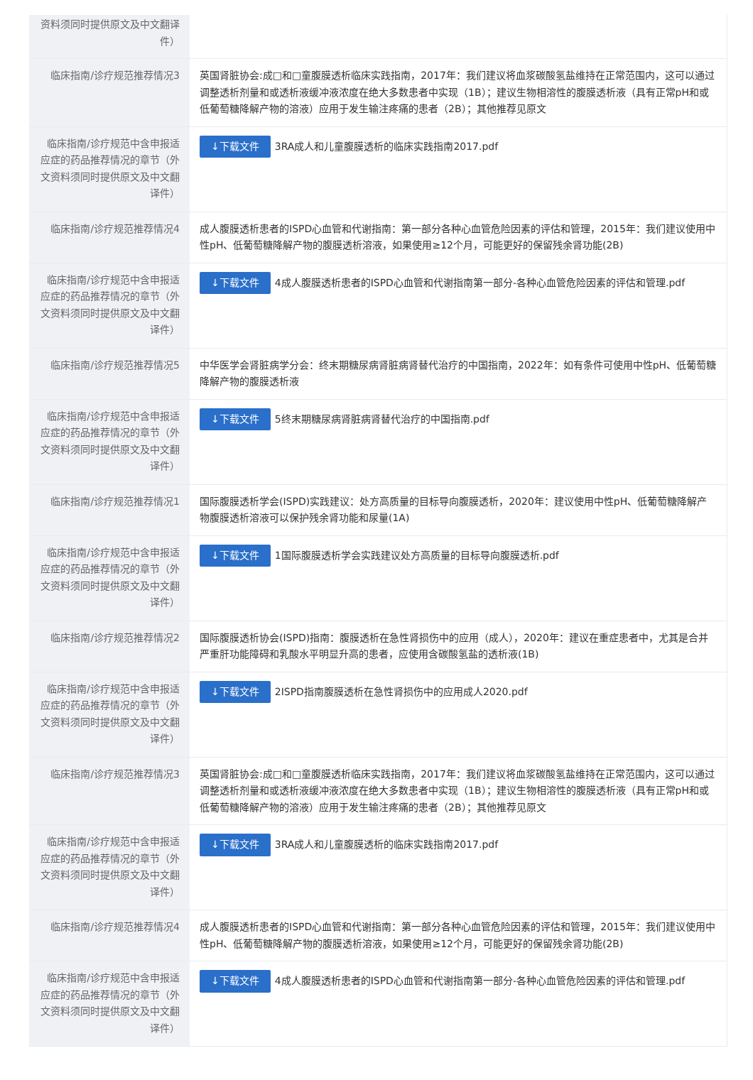| 资料须同时提供原文及中文翻译件） | |
| 临床指南/诊疗规范推荐情况3 | 英国肾脏协会:成□和□童腹膜透析临床实践指南，2017年：我们建议将血浆碳酸氢盐维持在正常范围内，这可以通过调整透析剂量和或透析液缓冲液浓度在绝大多数患者中实现（1B）；建议生物相溶性的腹膜透析液（具有正常pH和或低葡萄糖降解产物的溶液）应用于发生输注疼痛的患者（2B）；其他推荐见原文 |
| 临床指南/诊疗规范中含申报适应症的药品推荐情况的章节（外文资料须同时提供原文及中文翻译件） | ↓下载文件 3RA成人和儿童腹膜透析的临床实践指南2017.pdf |
| 临床指南/诊疗规范推荐情况4 | 成人腹膜透析患者的ISPD心血管和代谢指南：第一部分各种心血管危险因素的评估和管理，2015年：我们建议使用中性pH、低葡萄糖降解产物的腹膜透析溶液，如果使用≥12个月，可能更好的保留残余肾功能(2B) |
| 临床指南/诊疗规范中含申报适应症的药品推荐情况的章节（外文资料须同时提供原文及中文翻译件） | ↓下载文件 4成人腹膜透析患者的ISPD心血管和代谢指南第一部分-各种心血管危险因素的评估和管理.pdf |
| 临床指南/诊疗规范推荐情况5 | 中华医学会肾脏病学分会：终末期糖尿病肾脏病肾替代治疗的中国指南，2022年：如有条件可使用中性pH、低葡萄糖降解产物的腹膜透析液 |
| 临床指南/诊疗规范中含申报适应症的药品推荐情况的章节（外文资料须同时提供原文及中文翻译件） | ↓下载文件 5终末期糖尿病肾脏病肾替代治疗的中国指南.pdf |
| 临床指南/诊疗规范推荐情况1 | 国际腹膜透析学会(ISPD)实践建议：处方高质量的目标导向腹膜透析，2020年：建议使用中性pH、低葡萄糖降解产物腹膜透析溶液可以保护残余肾功能和尿量(1A) |
| 临床指南/诊疗规范中含申报适应症的药品推荐情况的章节（外文资料须同时提供原文及中文翻译件） | ↓下载文件 1国际腹膜透析学会实践建议处方高质量的目标导向腹膜透析.pdf |
| 临床指南/诊疗规范推荐情况2 | 国际腹膜透析协会(ISPD)指南：腹膜透析在急性肾损伤中的应用（成人），2020年：建议在重症患者中，尤其是合并严重肝功能障碍和乳酸水平明显升高的患者，应使用含碳酸氢盐的透析液(1B) |
| 临床指南/诊疗规范中含申报适应症的药品推荐情况的章节（外文资料须同时提供原文及中文翻译件） | ↓下载文件 2ISPD指南腹膜透析在急性肾损伤中的应用成人2020.pdf |
| 临床指南/诊疗规范推荐情况3 | 英国肾脏协会:成□和□童腹膜透析临床实践指南，2017年：我们建议将血浆碳酸氢盐维持在正常范围内，这可以通过调整透析剂量和或透析液缓冲液浓度在绝大多数患者中实现（1B）；建议生物相溶性的腹膜透析液（具有正常pH和或低葡萄糖降解产物的溶液）应用于发生输注疼痛的患者（2B）；其他推荐见原文 |
| 临床指南/诊疗规范中含申报适应症的药品推荐情况的章节（外文资料须同时提供原文及中文翻译件） | ↓下载文件 3RA成人和儿童腹膜透析的临床实践指南2017.pdf |
| 临床指南/诊疗规范推荐情况4 | 成人腹膜透析患者的ISPD心血管和代谢指南：第一部分各种心血管危险因素的评估和管理，2015年：我们建议使用中性pH、低葡萄糖降解产物的腹膜透析溶液，如果使用≥12个月，可能更好的保留残余肾功能(2B) |
| 临床指南/诊疗规范中含申报适应症的药品推荐情况的章节（外文资料须同时提供原文及中文翻译件） | ↓下载文件 4成人腹膜透析患者的ISPD心血管和代谢指南第一部分-各种心血管危险因素的评估和管理.pdf |